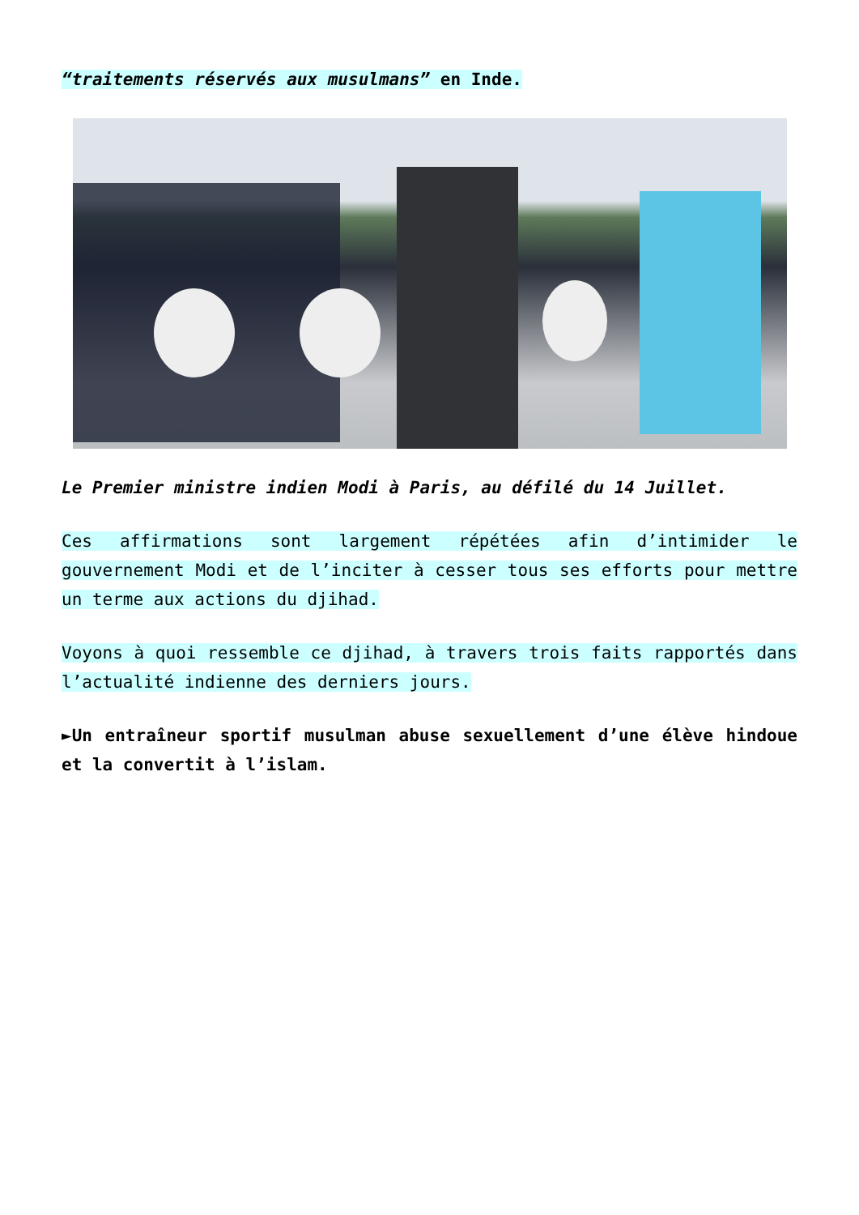“traitements réservés aux musulmans” en Inde.
Le Premier ministre indien Modi à Paris, au défilé du 14 Juillet.
Ces affirmations sont largement répétées afin d’intimider le gouvernement Modi et de l’inciter à cesser tous ses efforts pour mettre un terme aux actions du djihad.
Voyons à quoi ressemble ce djihad, à travers trois faits rapportés dans l’actualité indienne des derniers jours.
►Un entraîneur sportif musulman abuse sexuellement d’une élève hindoue et la convertit à l’islam.